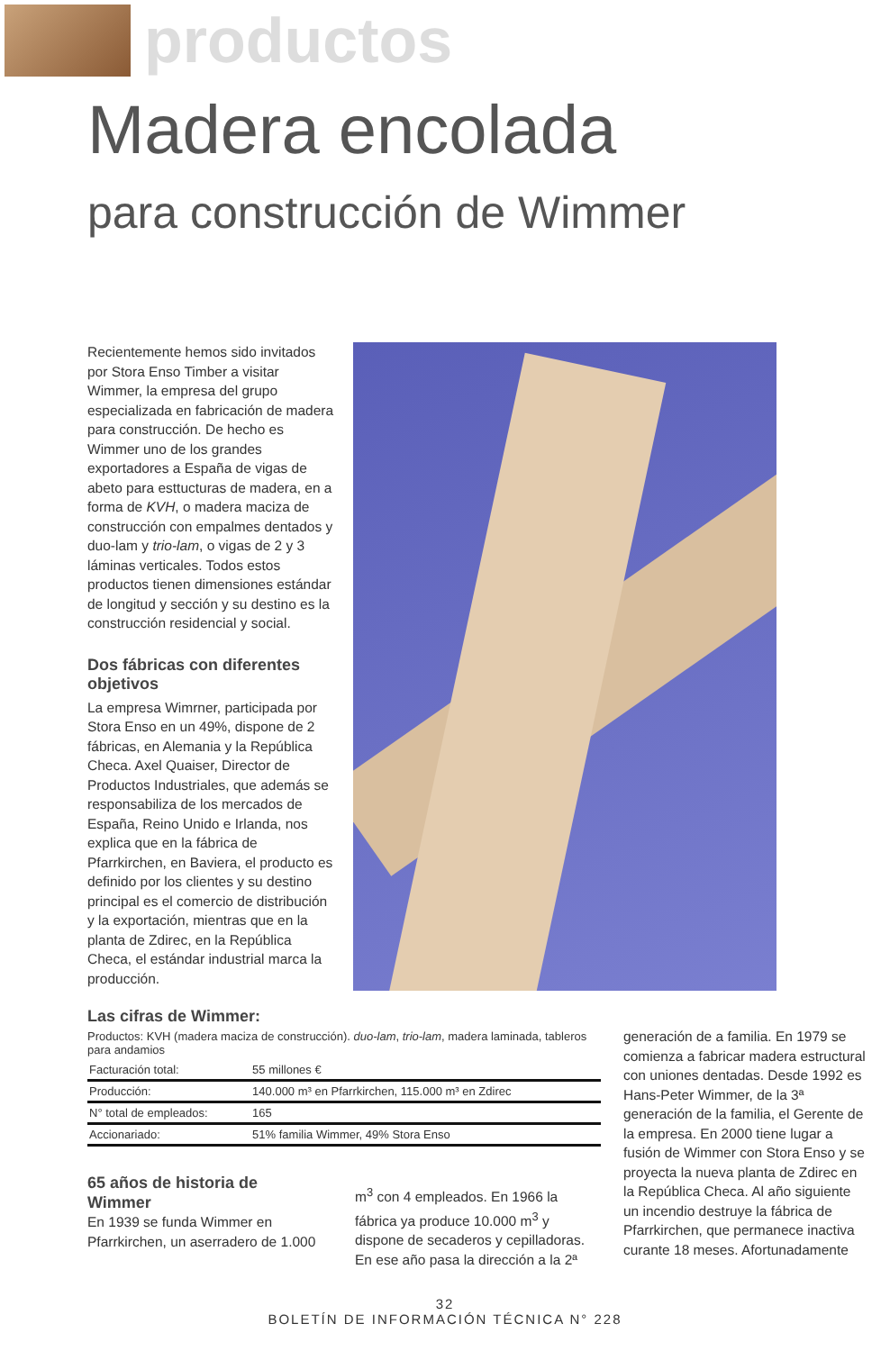productos
Madera encolada
para construcción de Wimmer
Recientemente hemos sido invitados por Stora Enso Timber a visitar Wimmer, la empresa del grupo especializada en fabricación de madera para construcción. De hecho es Wimmer uno de los grandes exportadores a España de vigas de abeto para esttucturas de madera, en a forma de KVH, o madera maciza de construcción con empalmes dentados y duo-lam y trio-lam, o vigas de 2 y 3 láminas verticales. Todos estos productos tienen dimensiones estándar de longitud y sección y su destino es la construcción residencial y social.
Dos fábricas con diferentes objetivos
La empresa Wimrner, participada por Stora Enso en un 49%, dispone de 2 fábricas, en Alemania y la República Checa. Axel Quaiser, Director de Productos Industriales, que además se responsabiliza de los mercados de España, Reino Unido e Irlanda, nos explica que en la fábrica de Pfarrkirchen, en Baviera, el producto es definido por los clientes y su destino principal es el comercio de distribución y la exportación, mientras que en la planta de Zdirec, en la República Checa, el estándar industrial marca la producción.
Las cifras de Wimmer:
Productos: KVH (madera maciza de construcción). duo-lam, trio-lam, madera laminada, tableros para andamios
| Facturación total: | 55 millones € |
| Producción: | 140.000 m³ en Pfarrkirchen, 115.000 m³ en Zdirec |
| N° total de empleados: | 165 |
| Accionariado: | 51% familia Wimmer, 49% Stora Enso |
65 años de historia de Wimmer
En 1939 se funda Wimmer en Pfarrkirchen, un aserradero de 1.000
m<sup>3</sup> con 4 empleados. En 1966 la fábrica ya produce 10.000 m<sup>3</sup> y dispone de secaderos y cepilladoras. En ese año pasa la dirección a la 2ª
generación de a familia. En 1979 se comienza a fabricar madera estructural con uniones dentadas. Desde 1992 es Hans-Peter Wimmer, de la 3ª generación de la familia, el Gerente de la empresa. En 2000 tiene lugar a fusión de Wimmer con Stora Enso y se proyecta la nueva planta de Zdirec en la República Checa. Al año siguiente un incendio destruye la fábrica de Pfarrkirchen, que permanece inactiva curante 18 meses. Afortunadamente
32
BOLETÍN DE INFORMACIÓN TÉCNICA N° 228